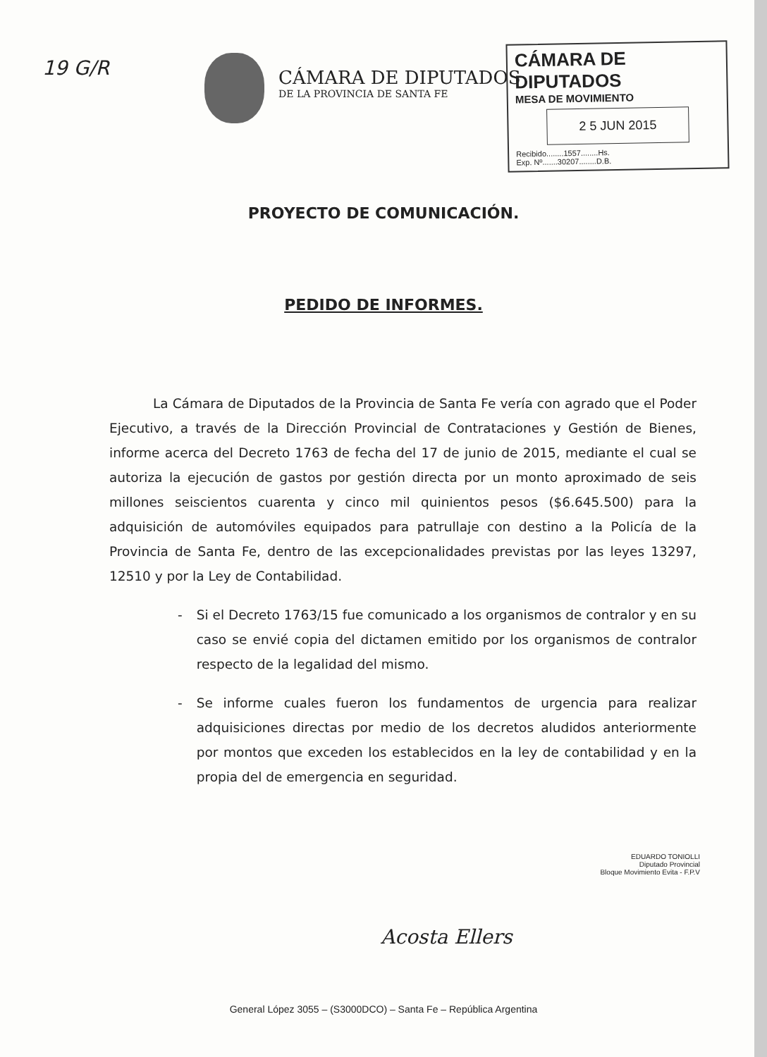19 G/R
CÁMARA DE DIPUTADOS
DE LA PROVINCIA DE SANTA FE
CÁMARA DE DIPUTADOS
MESA DE MOVIMIENTO
2 5 JUN 2015
Recibido........1557........Hs.
Exp. Nº.......30207........D.B.
PROYECTO DE COMUNICACIÓN.
PEDIDO DE INFORMES.
La Cámara de Diputados de la Provincia de Santa Fe vería con agrado que el Poder Ejecutivo, a través de la Dirección Provincial de Contrataciones y Gestión de Bienes, informe acerca del Decreto 1763 de fecha del 17 de junio de 2015, mediante el cual se autoriza la ejecución de gastos por gestión directa por un monto aproximado de seis millones seiscientos cuarenta y cinco mil quinientos pesos ($6.645.500) para la adquisición de automóviles equipados para patrullaje con destino a la Policía de la Provincia de Santa Fe, dentro de las excepcionalidades previstas por las leyes 13297, 12510 y por la Ley de Contabilidad.
- Si el Decreto 1763/15 fue comunicado a los organismos de contralor y en su caso se envié copia del dictamen emitido por los organismos de contralor respecto de la legalidad del mismo.
- Se informe cuales fueron los fundamentos de urgencia para realizar adquisiciones directas por medio de los decretos aludidos anteriormente por montos que exceden los establecidos en la ley de contabilidad y en la propia del de emergencia en seguridad.
EDUARDO TONIOLLI
Diputado Provincial
Bloque Movimiento Evita - F.P.V
Acosta Ellers
General López 3055 – (S3000DCO) – Santa Fe – República Argentina